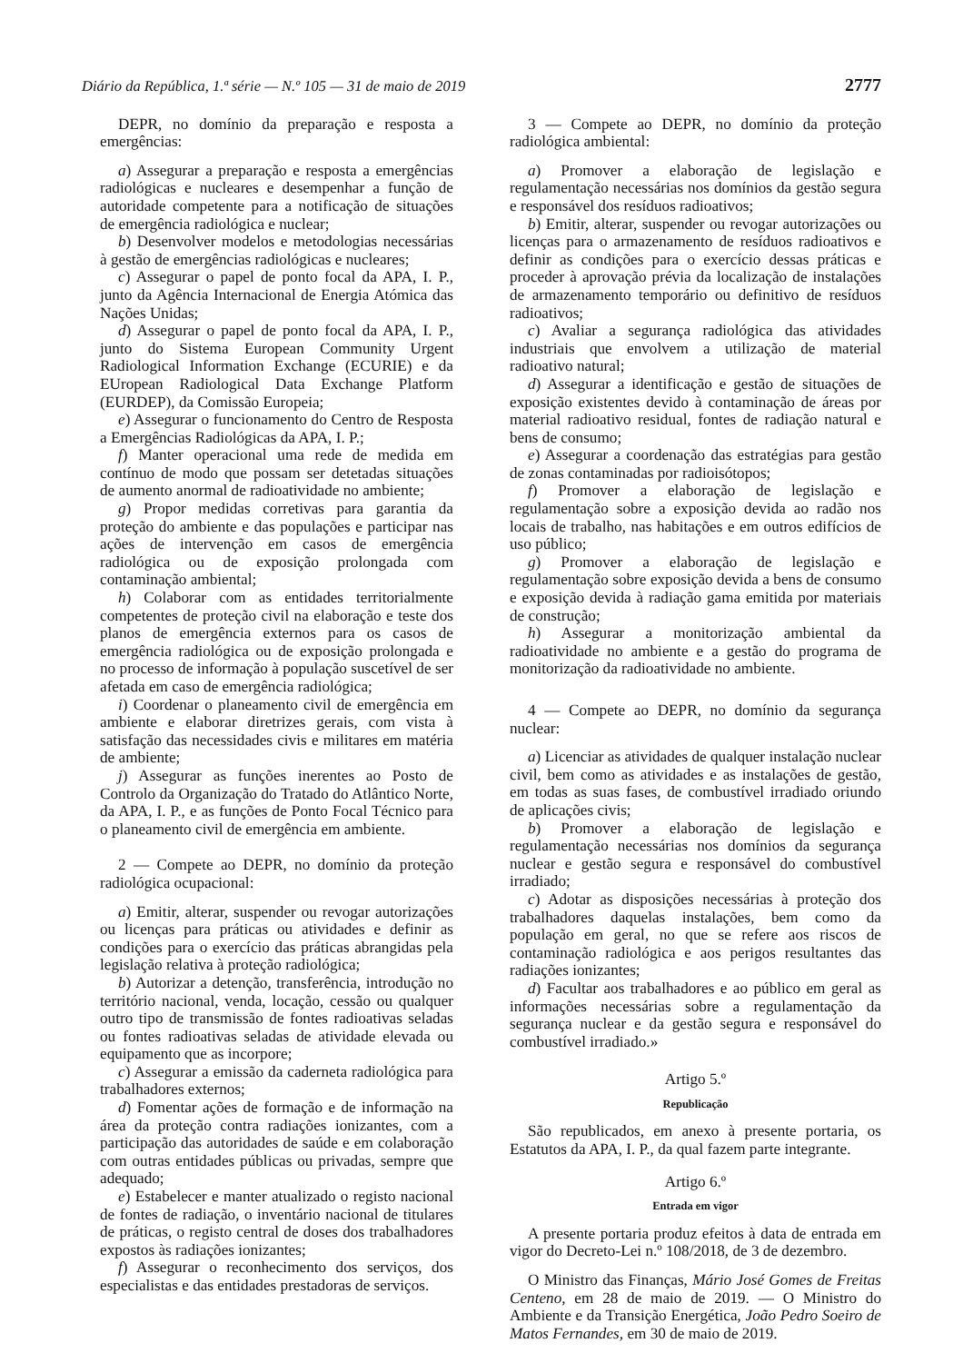Diário da República, 1.ª série — N.º 105 — 31 de maio de 2019 2777
DEPR, no domínio da preparação e resposta a emergências:
a) Assegurar a preparação e resposta a emergências radiológicas e nucleares e desempenhar a função de autoridade competente para a notificação de situações de emergência radiológica e nuclear;
b) Desenvolver modelos e metodologias necessárias à gestão de emergências radiológicas e nucleares;
c) Assegurar o papel de ponto focal da APA, I. P., junto da Agência Internacional de Energia Atómica das Nações Unidas;
d) Assegurar o papel de ponto focal da APA, I. P., junto do Sistema European Community Urgent Radiological Information Exchange (ECURIE) e da EUropean Radiological Data Exchange Platform (EURDEP), da Comissão Europeia;
e) Assegurar o funcionamento do Centro de Resposta a Emergências Radiológicas da APA, I. P.;
f) Manter operacional uma rede de medida em contínuo de modo que possam ser detetadas situações de aumento anormal de radioatividade no ambiente;
g) Propor medidas corretivas para garantia da proteção do ambiente e das populações e participar nas ações de intervenção em casos de emergência radiológica ou de exposição prolongada com contaminação ambiental;
h) Colaborar com as entidades territorialmente competentes de proteção civil na elaboração e teste dos planos de emergência externos para os casos de emergência radiológica ou de exposição prolongada e no processo de informação à população suscetível de ser afetada em caso de emergência radiológica;
i) Coordenar o planeamento civil de emergência em ambiente e elaborar diretrizes gerais, com vista à satisfação das necessidades civis e militares em matéria de ambiente;
j) Assegurar as funções inerentes ao Posto de Controlo da Organização do Tratado do Atlântico Norte, da APA, I. P., e as funções de Ponto Focal Técnico para o planeamento civil de emergência em ambiente.
2 — Compete ao DEPR, no domínio da proteção radiológica ocupacional:
a) Emitir, alterar, suspender ou revogar autorizações ou licenças para práticas ou atividades e definir as condições para o exercício das práticas abrangidas pela legislação relativa à proteção radiológica;
b) Autorizar a detenção, transferência, introdução no território nacional, venda, locação, cessão ou qualquer outro tipo de transmissão de fontes radioativas seladas ou fontes radioativas seladas de atividade elevada ou equipamento que as incorpore;
c) Assegurar a emissão da caderneta radiológica para trabalhadores externos;
d) Fomentar ações de formação e de informação na área da proteção contra radiações ionizantes, com a participação das autoridades de saúde e em colaboração com outras entidades públicas ou privadas, sempre que adequado;
e) Estabelecer e manter atualizado o registo nacional de fontes de radiação, o inventário nacional de titulares de práticas, o registo central de doses dos trabalhadores expostos às radiações ionizantes;
f) Assegurar o reconhecimento dos serviços, dos especialistas e das entidades prestadoras de serviços.
3 — Compete ao DEPR, no domínio da proteção radiológica ambiental:
a) Promover a elaboração de legislação e regulamentação necessárias nos domínios da gestão segura e responsável dos resíduos radioativos;
b) Emitir, alterar, suspender ou revogar autorizações ou licenças para o armazenamento de resíduos radioativos e definir as condições para o exercício dessas práticas e proceder à aprovação prévia da localização de instalações de armazenamento temporário ou definitivo de resíduos radioativos;
c) Avaliar a segurança radiológica das atividades industriais que envolvem a utilização de material radioativo natural;
d) Assegurar a identificação e gestão de situações de exposição existentes devido à contaminação de áreas por material radioativo residual, fontes de radiação natural e bens de consumo;
e) Assegurar a coordenação das estratégias para gestão de zonas contaminadas por radioisótopos;
f) Promover a elaboração de legislação e regulamentação sobre a exposição devida ao radão nos locais de trabalho, nas habitações e em outros edifícios de uso público;
g) Promover a elaboração de legislação e regulamentação sobre exposição devida a bens de consumo e exposição devida à radiação gama emitida por materiais de construção;
h) Assegurar a monitorização ambiental da radioatividade no ambiente e a gestão do programa de monitorização da radioatividade no ambiente.
4 — Compete ao DEPR, no domínio da segurança nuclear:
a) Licenciar as atividades de qualquer instalação nuclear civil, bem como as atividades e as instalações de gestão, em todas as suas fases, de combustível irradiado oriundo de aplicações civis;
b) Promover a elaboração de legislação e regulamentação necessárias nos domínios da segurança nuclear e gestão segura e responsável do combustível irradiado;
c) Adotar as disposições necessárias à proteção dos trabalhadores daquelas instalações, bem como da população em geral, no que se refere aos riscos de contaminação radiológica e aos perigos resultantes das radiações ionizantes;
d) Facultar aos trabalhadores e ao público em geral as informações necessárias sobre a regulamentação da segurança nuclear e da gestão segura e responsável do combustível irradiado.»
Artigo 5.º
Republicação
São republicados, em anexo à presente portaria, os Estatutos da APA, I. P., da qual fazem parte integrante.
Artigo 6.º
Entrada em vigor
A presente portaria produz efeitos à data de entrada em vigor do Decreto-Lei n.º 108/2018, de 3 de dezembro.
O Ministro das Finanças, Mário José Gomes de Freitas Centeno, em 28 de maio de 2019. — O Ministro do Ambiente e da Transição Energética, João Pedro Soeiro de Matos Fernandes, em 30 de maio de 2019.